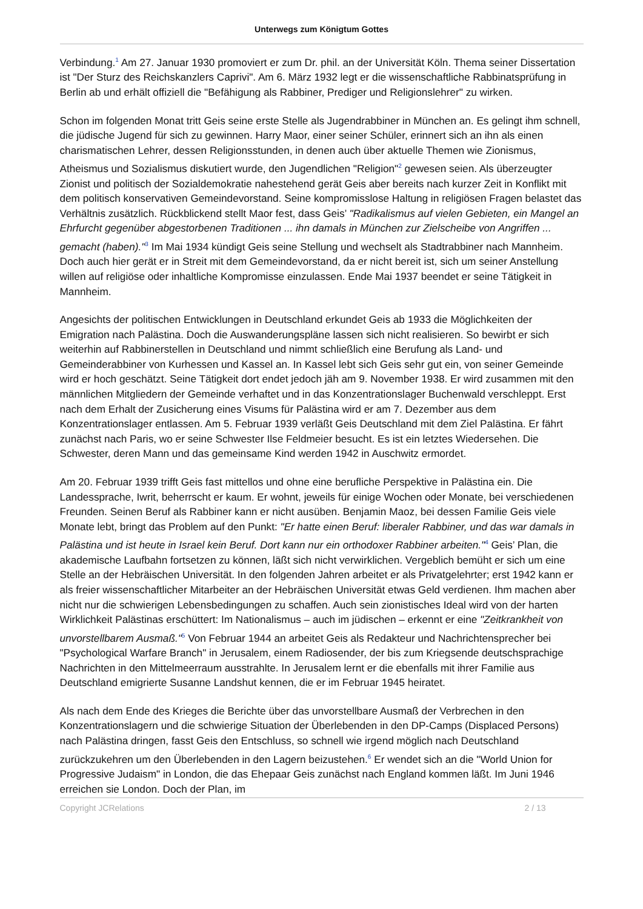Unterwegs zum Königtum Gottes
Verbindung.<sup>1</sup> Am 27. Januar 1930 promoviert er zum Dr. phil. an der Universität Köln. Thema seiner Dissertation ist "Der Sturz des Reichskanzlers Caprivi". Am 6. März 1932 legt er die wissenschaftliche Rabbinatsprüfung in Berlin ab und erhält offiziell die "Befähigung als Rabbiner, Prediger und Religionslehrer" zu wirken.
Schon im folgenden Monat tritt Geis seine erste Stelle als Jugendrabbiner in München an. Es gelingt ihm schnell, die jüdische Jugend für sich zu gewinnen. Harry Maor, einer seiner Schüler, erinnert sich an ihn als einen charismatischen Lehrer, dessen Religionsstunden, in denen auch über aktuelle Themen wie Zionismus, Atheismus und Sozialismus diskutiert wurde, den Jugendlichen "Religion"<sup>2</sup> gewesen seien. Als überzeugter Zionist und politisch der Sozialdemokratie nahestehend gerät Geis aber bereits nach kurzer Zeit in Konflikt mit dem politisch konservativen Gemeindevorstand. Seine kompromisslose Haltung in religiösen Fragen belastet das Verhältnis zusätzlich. Rückblickend stellt Maor fest, dass Geis’ "Radikalismus auf vielen Gebieten, ein Mangel an Ehrfurcht gegenüber abgestorbenen Traditionen ... ihn damals in München zur Zielscheibe von Angriffen ... gemacht (haben)."<sup>3</sup> Im Mai 1934 kündigt Geis seine Stellung und wechselt als Stadtrabbiner nach Mannheim. Doch auch hier gerät er in Streit mit dem Gemeindevorstand, da er nicht bereit ist, sich um seiner Anstellung willen auf religiöse oder inhaltliche Kompromisse einzulassen. Ende Mai 1937 beendet er seine Tätigkeit in Mannheim.
Angesichts der politischen Entwicklungen in Deutschland erkundet Geis ab 1933 die Möglichkeiten der Emigration nach Palästina. Doch die Auswanderungspläne lassen sich nicht realisieren. So bewirbt er sich weiterhin auf Rabbinerstellen in Deutschland und nimmt schließlich eine Berufung als Land- und Gemeinderabbiner von Kurhessen und Kassel an. In Kassel lebt sich Geis sehr gut ein, von seiner Gemeinde wird er hoch geschätzt. Seine Tätigkeit dort endet jedoch jäh am 9. November 1938. Er wird zusammen mit den männlichen Mitgliedern der Gemeinde verhaftet und in das Konzentrationslager Buchenwald verschleppt. Erst nach dem Erhalt der Zusicherung eines Visums für Palästina wird er am 7. Dezember aus dem Konzentrationslager entlassen. Am 5. Februar 1939 verläßt Geis Deutschland mit dem Ziel Palästina. Er fährt zunächst nach Paris, wo er seine Schwester Ilse Feldmeier besucht. Es ist ein letztes Wiedersehen. Die Schwester, deren Mann und das gemeinsame Kind werden 1942 in Auschwitz ermordet.
Am 20. Februar 1939 trifft Geis fast mittellos und ohne eine berufliche Perspektive in Palästina ein. Die Landessprache, Iwrit, beherrscht er kaum. Er wohnt, jeweils für einige Wochen oder Monate, bei verschiedenen Freunden. Seinen Beruf als Rabbiner kann er nicht ausüben. Benjamin Maoz, bei dessen Familie Geis viele Monate lebt, bringt das Problem auf den Punkt: "Er hatte einen Beruf: liberaler Rabbiner, und das war damals in Palästina und ist heute in Israel kein Beruf. Dort kann nur ein orthodoxer Rabbiner arbeiten."<sup>4</sup> Geis’ Plan, die akademische Laufbahn fortsetzen zu können, läßt sich nicht verwirklichen. Vergeblich bemüht er sich um eine Stelle an der Hebräischen Universität. In den folgenden Jahren arbeitet er als Privatgelehrter; erst 1942 kann er als freier wissenschaftlicher Mitarbeiter an der Hebräischen Universität etwas Geld verdienen. Ihm machen aber nicht nur die schwierigen Lebensbedingungen zu schaffen. Auch sein zionistisches Ideal wird von der harten Wirklichkeit Palästinas erschüttert: Im Nationalismus – auch im jüdischen – erkennt er eine "Zeitkrankheit von unvorstellbarem Ausmaß."<sup>5</sup> Von Februar 1944 an arbeitet Geis als Redakteur und Nachrichtensprecher bei "Psychological Warfare Branch" in Jerusalem, einem Radiosender, der bis zum Kriegsende deutschsprachige Nachrichten in den Mittelmeerraum ausstrahlte. In Jerusalem lernt er die ebenfalls mit ihrer Familie aus Deutschland emigrierte Susanne Landshut kennen, die er im Februar 1945 heiratet.
Als nach dem Ende des Krieges die Berichte über das unvorstellbare Ausmaß der Verbrechen in den Konzentrationslagern und die schwierige Situation der Überlebenden in den DP-Camps (Displaced Persons) nach Palästina dringen, fasst Geis den Entschluss, so schnell wie irgend möglich nach Deutschland zurückzukehren um den Überlebenden in den Lagern beizustehen.<sup>6</sup> Er wendet sich an die "World Union for Progressive Judaism" in London, die das Ehepaar Geis zunächst nach England kommen läßt. Im Juni 1946 erreichen sie London. Doch der Plan, im
Copyright JCRelations 2 / 13